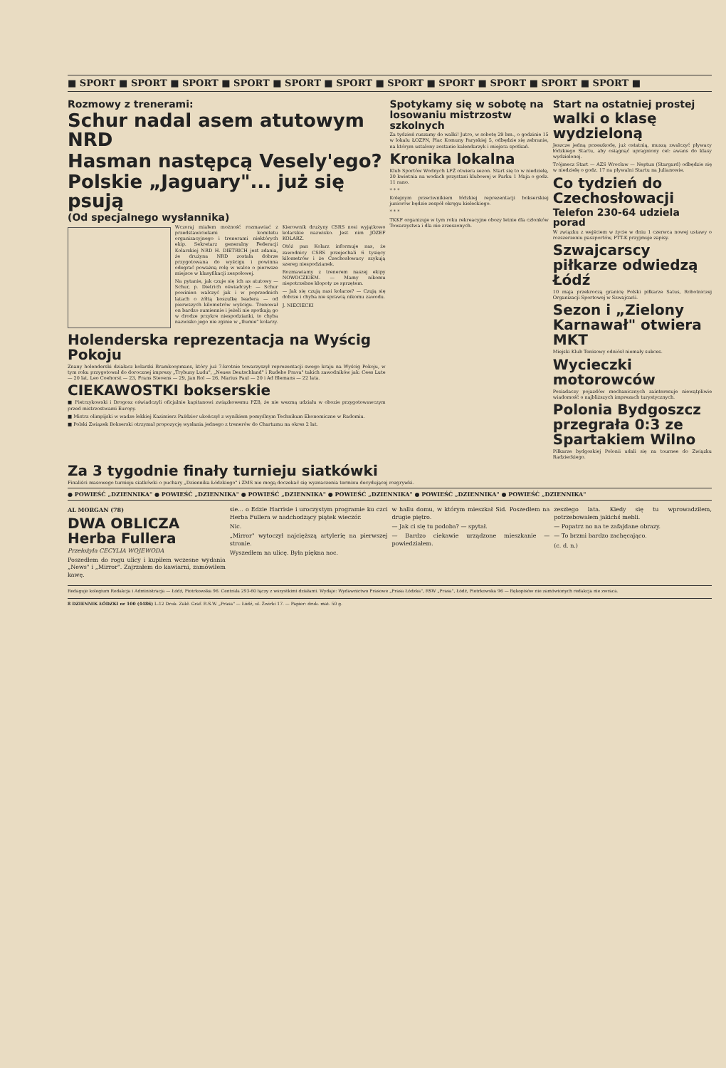■ SPORT ■ SPORT ■ SPORT ■ SPORT ■ SPORT ■ SPORT ■ SPORT ■ SPORT ■ SPORT ■ SPORT ■ SPORT ■
Rozmowy z trenerami:
Schur nadal asem atutowym NRD
Hasman następcą Vesely'ego?
Polskie „Jaguary"... już się psują
(Od specjalnego wysłannika)
Wczoraj miałem możność rozmawiać z przedstawicielami komitetu organizacyjnego i trenerami niektórych ekip. Sekretarz generalny Federacji Kolarskiej NRD H. DIETRICH jest zdania, że drużyna NRD została dobrze przygotowana do wyścigu i powinna odegrać poważną rolę w walce o pierwsze miejsce w klasyfikacji zespołowej.
Na pytanie, jak czuje się ich as atutowy — Schur, p. Dietrich oświadczył: — Schur powinien walczyć jak i w poprzednich latach o żółtą koszulkę leadera — od pierwszych kilometrów wyścigu. Trenował on bardzo sumiennie i jeżeli nie spotkają go w drodze przykre niespodzianki, to chyba nazwisko jego nie zginie w „tłumie" kolarzy.
Kierownik drużyny CSRS nosi wyjątkowo kolarskie nazwisko. Jest nim JÓZEF KOLARZ.
Otóż pan Kolarz informuje nas, że zawodnicy CSRS przejechali 6 tysięcy kilometrów i że Czechosłowacy szykują szereg niespodzianek.
Rozmawiamy z trenerem naszej ekipy NOWOCZKIEM. — Mamy nikomu niepotrzebne kłopoty ze sprzętem.
— Jak się czują nasi kolarze? — Czują się dobrze i chyba nie sprawią nikomu zawodu.
J. NIECIECKI
Holenderska reprezentacja na Wyścig Pokoju
Znany holenderski działacz kolarski Bramkoopmans, który już 7-krotnie towarzyszył reprezentacji swego kraju na Wyścig Pokoju, w tym roku przygotował do dorocznej imprezy „Trybuny Ludu", „Neues Deutschland" i Rudeho Prava" takich zawodników jak: Cees Lute — 20 lat, Leo Coehorst — 23, Frans Stevens — 29, Jan Rol — 26, Marius Paul — 20 i Ad Blemans — 22 lata.
CIEKAWOSTKI bokserskie
■ Pietrzykowski i Drogosz oświadczyli oficjalnie kapitanowi związkowemu PZB, że nie wezmą udziału w obozie przygotowawczym przed mistrzostwami Europy.
■ Mistrz olimpijski w wadze lekkiej Kazimierz Paździor ukończył z wynikiem pomyślnym Technikum Ekonomiczne w Radomiu.
■ Polski Związek Bokserski otrzymał propozycję wysłania jednego z trenerów do Chartumu na okres 2 lat.
Spotykamy się w sobotę na losowaniu mistrzostw szkolnych
Za tydzień ruszamy do walki! Jutro, w sobotę 29 bm., o godzinie 15 w lokalu ŁOZPN, Plac Komuny Paryskiej 5, odbędzie się zebranie, na którym ustalony zostanie kalendarzyk i miejsca spotkań.
Kronika lokalna
Klub Sportów Wodnych LPŻ otwiera sezon. Start się to w niedzielę, 30 kwietnia na wodach przystani klubowej w Parku 1 Maja o godz. 11 rano.
* * *
Kolejnym przeciwnikiem łódzkiej reprezentacji bokserskiej juniorów będzie zespół okręgu kieleckiego.
* * *
TKKF organizuje w tym roku rekreacyjne obozy letnie dla członków Towarzystwa i dla nie zrzeszonych.
Start na ostatniej prostej
walki o klasę wydzieloną
Jeszcze jedną przeszkodę, już ostatnią, muszą zwalczyć pływacy łódzkiego Startu, aby osiągnąć upragniony cel: awans do klasy wydzielonej.
Trójmecz Start — AZS Wrocław — Neptun (Stargard) odbędzie się w niedzielę o godz. 17 na pływalni Startu na Julianowie.
Co tydzień do Czechosłowacji
Telefon 230-64 udziela porad
W związku z wejściem w życie w dniu 1 czerwca nowej ustawy o rozszerzeniu paszportów, PTT-K przyjmuje zapisy.
Szwajcarscy piłkarze odwiedzą Łódź
10 maja przekroczą granicę Polski piłkarze Satus, Robotniczej Organizacji Sportowej w Szwajcarii.
Sezon i „Zielony Karnawał" otwiera MKT
Miejski Klub Tenisowy odniósł niemały sukces.
Wycieczki motorowców
Posiadaczy pojazdów mechanicznych zainteresuje niewątpliwie wiadomość o najbliższych imprezach turystycznych.
Polonia Bydgoszcz przegrała 0:3 ze Spartakiem Wilno
Piłkarze bydgoskiej Polonii udali się na tournee do Związku Radzieckiego.
Za 3 tygodnie finały turnieju siatkówki
Finaliści masowego turnieju siatkówki o puchary „Dziennika Łódzkiego" i ZMS nie mogą doczekać się wyznaczenia terminu decydującej rozgrywki.
● POWIEŚĆ „DZIENNIKA" ● POWIEŚĆ „DZIENNIKA" ● POWIEŚĆ „DZIENNIKA" ● POWIEŚĆ „DZIENNIKA" ● POWIEŚĆ „DZIENNIKA" ● POWIEŚĆ „DZIENNIKA"
AL MORGAN (78)
DWA OBLICZA Herba Fullera
Przełożyła CECYLIA WOJEWODA
Poszedłem do rogu ulicy i kupiłem wczesne wydania „News" i „Mirror". Zajrzałem do kawiarni, zamówiłem kawę.
sie... o Edzie Harrisie i uroczystym programie ku czci Herba Fullera w nadchodzący piątek wieczór.
Nic.
„Mirror" wytoczył najcięższą artylerię na pierwszej stronie.
Wyszedłem na ulicę. Była piękna noc.
w hallu domu, w którym mieszkał Sid. Poszedłem na drugie piętro.
— Jak ci się tu podoba? — spytał.
— Bardzo ciekawie urządzone mieszkanie — powiedziałem.
zeszłego lata. Kiedy się tu wprowadziłem, potrzebowałem jakichś mebli.
— Popatrz no na te zafajdane obrazy.
— To brzmi bardzo zachęcająco.
(c. d. n.)
Redaguje kolegium Redakcja i Administracja — Łódź, Piotrkowska 96. Centrala 293-60 łączy z wszystkimi działami. Wydaje: Wydawnictwo Prasowe „Prasa Łódzka", RSW „Prasa", Łódź, Piotrkowska 96 — Rękopisów nie zamówionych redakcja nie zwraca.
8 DZIENNIK ŁÓDZKI nr 100 (4486) L-12 Druk. Zakł. Graf. R.S.W. „Prasa" — Łódź, ul. Żwirki 17. — Papier: druk. mat. 50 g.